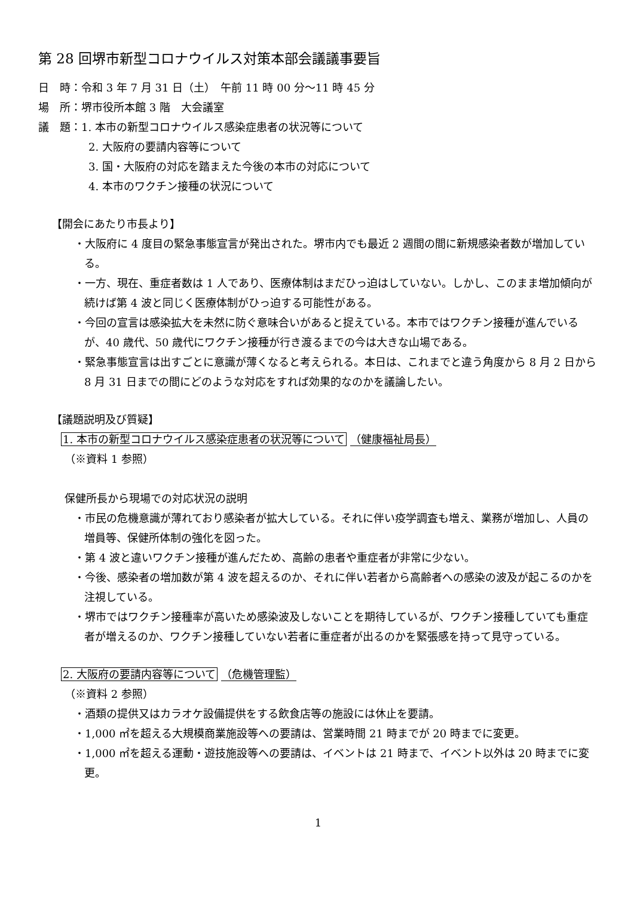第 28 回堺市新型コロナウイルス対策本部会議議事要旨
日　時：令和 3 年 7 月 31 日（土）　午前 11 時 00 分～11 時 45 分
場　所：堺市役所本館 3 階　大会議室
議　題：1. 本市の新型コロナウイルス感染症患者の状況等について
2. 大阪府の要請内容等について
3. 国・大阪府の対応を踏まえた今後の本市の対応について
4. 本市のワクチン接種の状況について
【開会にあたり市長より】
・大阪府に 4 度目の緊急事態宣言が発出された。堺市内でも最近 2 週間の間に新規感染者数が増加している。
・一方、現在、重症者数は 1 人であり、医療体制はまだひっ迫はしていない。しかし、このまま増加傾向が続けば第 4 波と同じく医療体制がひっ迫する可能性がある。
・今回の宣言は感染拡大を未然に防ぐ意味合いがあると捉えている。本市ではワクチン接種が進んでいるが、40 歳代、50 歳代にワクチン接種が行き渡るまでの今は大きな山場である。
・緊急事態宣言は出すごとに意識が薄くなると考えられる。本日は、これまでと違う角度から 8 月 2 日から 8 月 31 日までの間にどのような対応をすれば効果的なのかを議論したい。
【議題説明及び質疑】
1. 本市の新型コロナウイルス感染症患者の状況等について （健康福祉局長）
（※資料 1 参照）
保健所長から現場での対応状況の説明
・市民の危機意識が薄れており感染者が拡大している。それに伴い疫学調査も増え、業務が増加し、人員の増員等、保健所体制の強化を図った。
・第 4 波と違いワクチン接種が進んだため、高齢の患者や重症者が非常に少ない。
・今後、感染者の増加数が第 4 波を超えるのか、それに伴い若者から高齢者への感染の波及が起こるのかを注視している。
・堺市ではワクチン接種率が高いため感染波及しないことを期待しているが、ワクチン接種していても重症者が増えるのか、ワクチン接種していない若者に重症者が出るのかを緊張感を持って見守っている。
2. 大阪府の要請内容等について （危機管理監）
（※資料 2 参照）
・酒類の提供又はカラオケ設備提供をする飲食店等の施設には休止を要請。
・1,000 ㎡を超える大規模商業施設等への要請は、営業時間 21 時までが 20 時までに変更。
・1,000 ㎡を超える運動・遊技施設等への要請は、イベントは 21 時まで、イベント以外は 20 時までに変更。
1